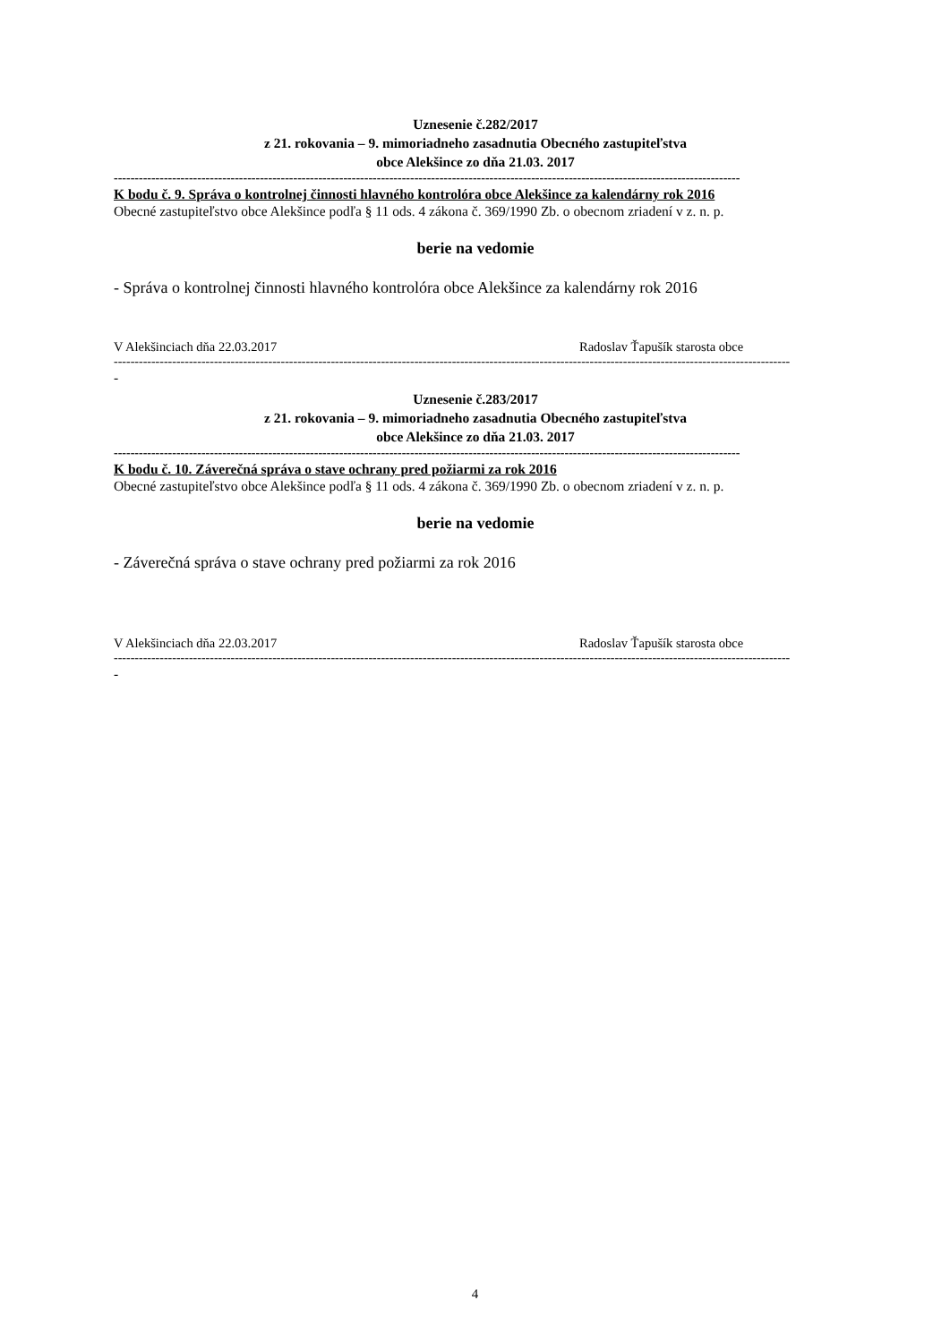Uznesenie č.282/2017
z 21. rokovania – 9. mimoriadneho zasadnutia Obecného zastupiteľstva
obce Alekšince zo dňa 21.03. 2017
------------------------------------------------------------------------------------------------------------------------------------------------------
K bodu č. 9. Správa o kontrolnej činnosti hlavného kontrolóra obce Alekšince za kalendárny rok 2016
Obecné zastupiteľstvo obce Alekšince podľa § 11 ods. 4 zákona č. 369/1990 Zb. o obecnom zriadení v z. n. p.
berie na vedomie
- Správa o kontrolnej činnosti hlavného kontrolóra obce Alekšince za kalendárny rok 2016
V Alekšinciach dňa 22.03.2017 Radoslav Ťapušík starosta obce
------------------------------------------------------------------------------------------------------------------------------------------------------------------
-
Uznesenie č.283/2017
z 21. rokovania – 9. mimoriadneho zasadnutia Obecného zastupiteľstva
obce Alekšince zo dňa 21.03. 2017
------------------------------------------------------------------------------------------------------------------------------------------------------
K bodu č. 10. Záverečná správa o stave ochrany pred požiarmi za rok 2016
Obecné zastupiteľstvo obce Alekšince podľa § 11 ods. 4 zákona č. 369/1990 Zb. o obecnom zriadení v z. n. p.
berie na vedomie
- Záverečná správa o stave ochrany pred požiarmi za rok 2016
V Alekšinciach dňa 22.03.2017 Radoslav Ťapušík starosta obce
------------------------------------------------------------------------------------------------------------------------------------------------------------------
-
4